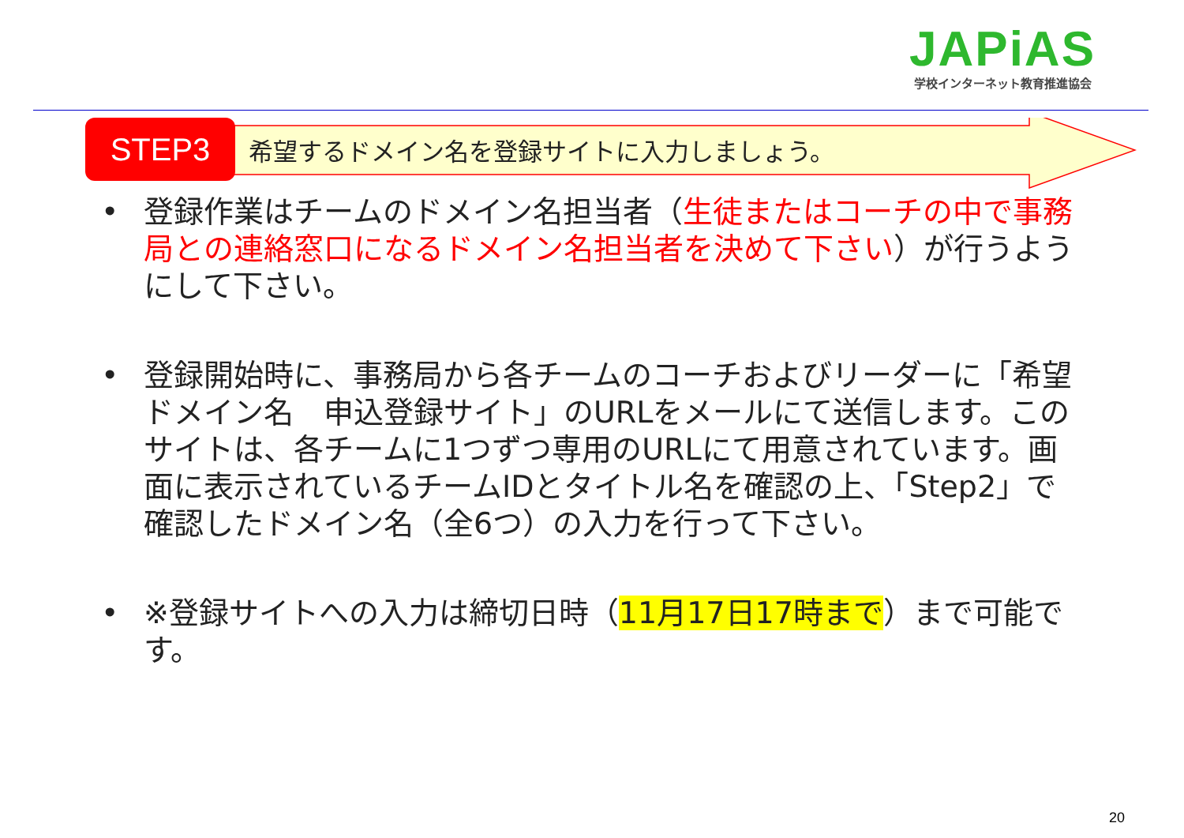JAPiAS
学校インターネット教育推進協会
STEP3
希望するドメイン名を登録サイトに入力しましょう。
• 登録作業はチームのドメイン名担当者（生徒またはコーチの中で事務局との連絡窓口になるドメイン名担当者を決めて下さい）が行うようにして下さい。
• 登録開始時に、事務局から各チームのコーチおよびリーダーに「希望ドメイン名　申込登録サイト」のURLをメールにて送信します。このサイトは、各チームに1つずつ専用のURLにて用意されています。画面に表示されているチームIDとタイトル名を確認の上、「Step2」で確認したドメイン名（全6つ）の入力を行って下さい。
• ※登録サイトへの入力は締切日時（11月17日17時まで）まで可能です。
20